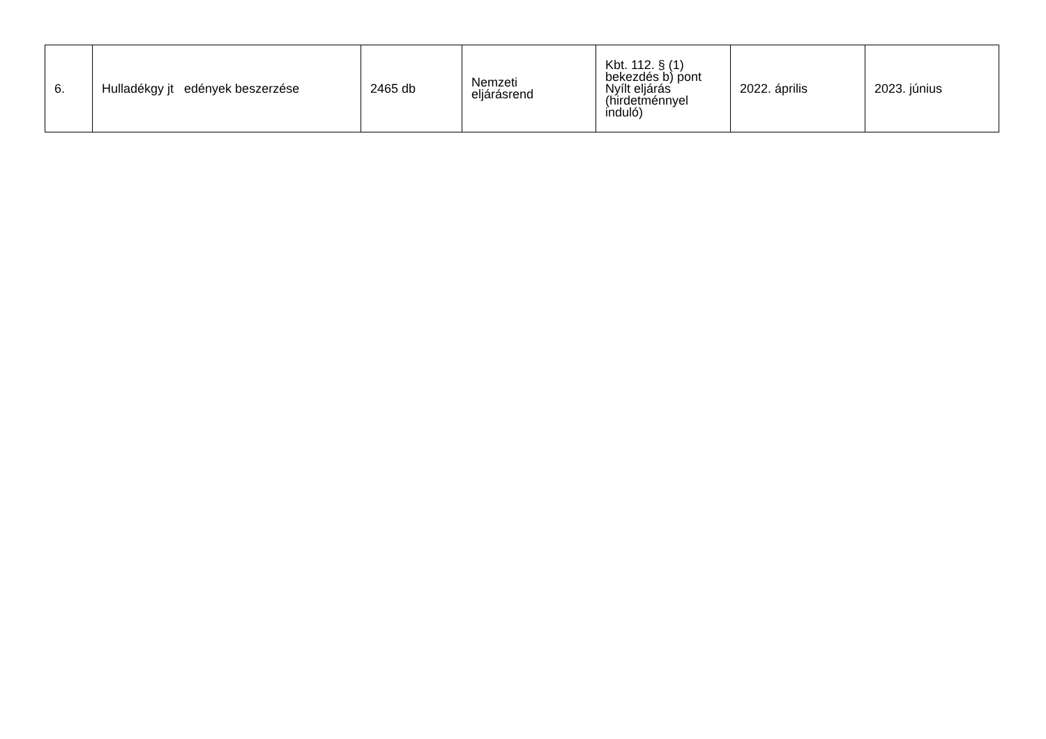| 6. | Hulladékgy jt edények beszerzése | 2465 db | Nemzeti eljárásrend | Kbt. 112. § (1) bekezdés b) pont Nyílt eljárás (hirdetménnyel induló) | 2022. április | 2023. június |